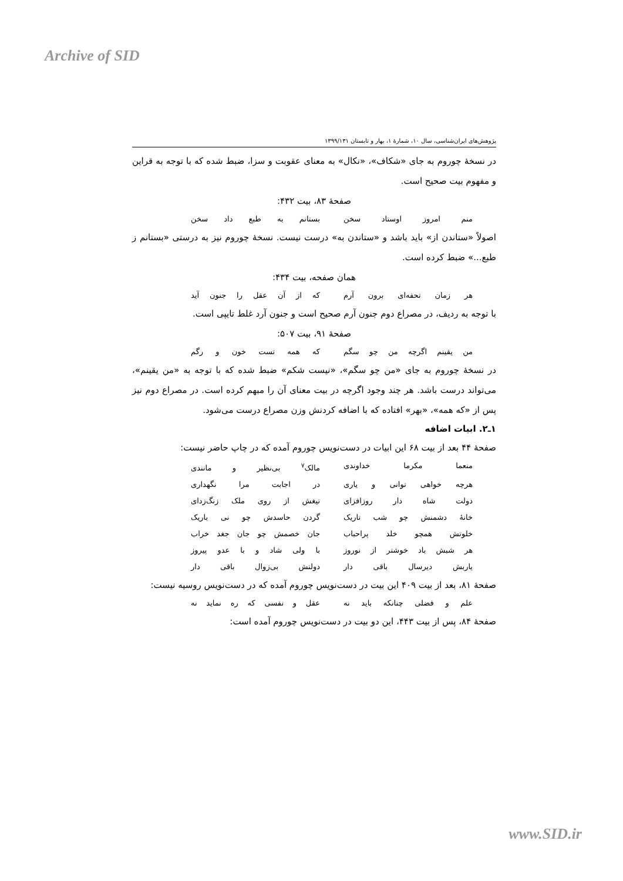Archive of SID
پژوهش‌های ایران‌شناسی، سال ۱۰، شمارهٔ ۱، بهار و تابستان ۱۳۹۹/۱۳۱
در نسخهٔ چوروم به جای «شکاف»، «نکال» به معنای عقوبت و سزا، ضبط شده که با توجه به قراین و مفهوم بیت صحیح است.
صفحهٔ ۸۳، بیت ۴۳۲:
منم امروز اوستاد سخن بستانم به طبع داد سخن
اصولاً «ستاندن از» باید باشد و «ستاندن به» درست نیست. نسخهٔ چوروم نیز به درستی «بستانم ز طبع...» ضبط کرده است.
همان صفحه، بیت ۴۳۴:
هر زمان تحفه‌ای برون آرم که از آن عقل را جنون آید
با توجه به ردیف، در مصراع دوم جنون آرم صحیح است و جنون آرد غلط تایپی است.
صفحهٔ ۹۱، بیت ۵۰۷:
من یقینم اگرچه من چو سگم که همه تست خون و رگم
در نسخهٔ چوروم به جای «من چو سگم»، «نیست شکم» ضبط شده که با توجه به «من یقینم»، می‌تواند درست باشد. هر چند وجود اگرچه در بیت معنای آن را مبهم کرده است. در مصراع دوم نیز پس از «که همه»، «بهر» افتاده که با اضافه کردنش وزن مصراع درست می‌شود.
۱ـ۲. ابیات اضافه
صفحهٔ ۴۴ بعد از بیت ۶۸ این ابیات در دست‌نویس چوروم آمده که در چاپ حاضر نیست:
منعما مکرما خداوندی مالک<sup>۷</sup> بی‌نظیر و مانندی
هرچه خواهی توانی و یاری در اجابت مرا نگهداری
دولت شاه دار روزافزای تیغش از روی ملک زنگ‌زدای
خانهٔ دشمنش چو شب تاریک گردن حاسدش چو نی باریک
خلوتش همچو خلد پراحباب جان خصمش چو جان جغد خراب
هر شبش باد خوشتر از نوروز با ولی شاد و با عدو پیروز
یاربش دیرسال باقی دار دولتش بی‌زوال باقی دار
صفحهٔ ۸۱، بعد از بیت ۴۰۹ این بیت در دست‌نویس چوروم آمده که در دست‌نویس روسیه نیست:
علم و فضلی چنانکه باید نه عقل و نفسی که ره نماید نه
صفحهٔ ۸۴، پس از بیت ۴۴۳، این دو بیت در دست‌نویس چوروم آمده است:
www.SID.ir